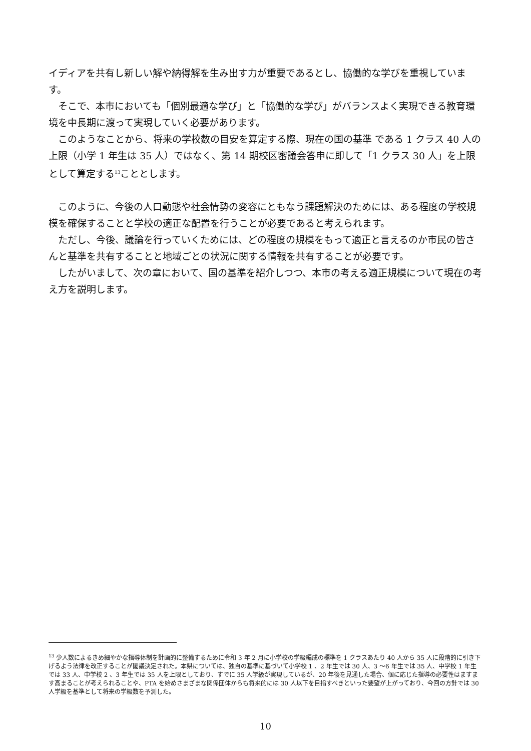イディアを共有し新しい解や納得解を生み出す力が重要であるとし、協働的な学びを重視しています。
そこで、本市においても「個別最適な学び」と「協働的な学び」がバランスよく実現できる教育環境を中長期に渡って実現していく必要があります。
このようなことから、将来の学校数の目安を算定する際、現在の国の基準 である 1 クラス 40 人の上限（小学 1 年生は 35 人）ではなく、第 14 期校区審議会答申に即して「1 クラス 30 人」を上限として算定する<sup>13</sup>こととします。
このように、今後の人口動態や社会情勢の変容にともなう課題解決のためには、ある程度の学校規模を確保することと学校の適正な配置を行うことが必要であると考えられます。
ただし、今後、議論を行っていくためには、どの程度の規模をもって適正と言えるのか市民の皆さんと基準を共有することと地域ごとの状況に関する情報を共有することが必要です。
したがいまして、次の章において、国の基準を紹介しつつ、本市の考える適正規模について現在の考え方を説明します。
<sup>13</sup> 少人数によるきめ細やかな指導体制を計画的に整備するために令和 3 年 2 月に小学校の学級編成の標準を 1 クラスあたり 40 人から 35 人に段階的に引き下げるよう法律を改正することが閣議決定された。本県については、独自の基準に基づいて小学校 1 、2 年生では 30 人、3 〜6 年生では 35 人、中学校 1 年生では 33 人、中学校 2 、3 年生では 35 人を上限としており、すでに 35 人学級が実現しているが、20 年後を見通した場合、個に応じた指導の必要性はますます高まることが考えられることや、PTA を始めさまざまな関係団体からも将来的には 30 人以下を目指すべきといった要望が上がっており、今回の方針では 30 人学級を基準として将来の学級数を予測した。
10